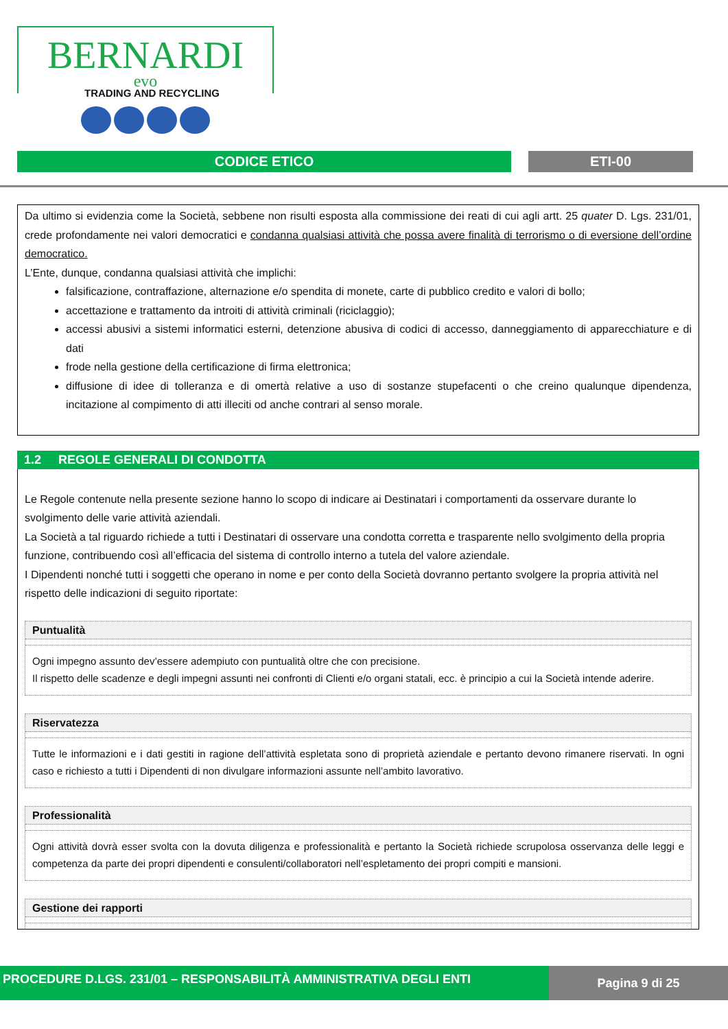BERNARDI
evo
TRADING AND RECYCLING
CODICE ETICO ETI-00
Da ultimo si evidenzia come la Società, sebbene non risulti esposta alla commissione dei reati di cui agli artt. 25 quater D. Lgs. 231/01, crede profondamente nei valori democratici e condanna qualsiasi attività che possa avere finalità di terrorismo o di eversione dell’ordine democratico.
L’Ente, dunque, condanna qualsiasi attività che implichi:
falsificazione, contraffazione, alternazione e/o spendita di monete, carte di pubblico credito e valori di bollo;
accettazione e trattamento da introiti di attività criminali (riciclaggio);
accessi abusivi a sistemi informatici esterni, detenzione abusiva di codici di accesso, danneggiamento di apparecchiature e di dati
frode nella gestione della certificazione di firma elettronica;
diffusione di idee di tolleranza e di omertà relative a uso di sostanze stupefacenti o che creino qualunque dipendenza, incitazione al compimento di atti illeciti od anche contrari al senso morale.
1.2 REGOLE GENERALI DI CONDOTTA
Le Regole contenute nella presente sezione hanno lo scopo di indicare ai Destinatari i comportamenti da osservare durante lo svolgimento delle varie attività aziendali.
La Società a tal riguardo richiede a tutti i Destinatari di osservare una condotta corretta e trasparente nello svolgimento della propria funzione, contribuendo così all’efficacia del sistema di controllo interno a tutela del valore aziendale.
I Dipendenti nonché tutti i soggetti che operano in nome e per conto della Società dovranno pertanto svolgere la propria attività nel rispetto delle indicazioni di seguito riportate:
Puntualità
Ogni impegno assunto dev’essere adempiuto con puntualità oltre che con precisione.
Il rispetto delle scadenze e degli impegni assunti nei confronti di Clienti e/o organi statali, ecc. è principio a cui la Società intende aderire.
Riservatezza
Tutte le informazioni e i dati gestiti in ragione dell’attività espletata sono di proprietà aziendale e pertanto devono rimanere riservati. In ogni caso e richiesto a tutti i Dipendenti di non divulgare informazioni assunte nell’ambito lavorativo.
Professionalità
Ogni attività dovrà esser svolta con la dovuta diligenza e professionalità e pertanto la Società richiede scrupolosa osservanza delle leggi e competenza da parte dei propri dipendenti e consulenti/collaboratori nell’espletamento dei propri compiti e mansioni.
Gestione dei rapporti
PROCEDURE D.LGS. 231/01 – RESPONSABILITÀ AMMINISTRATIVA DEGLI ENTI Pagina 9 di 25